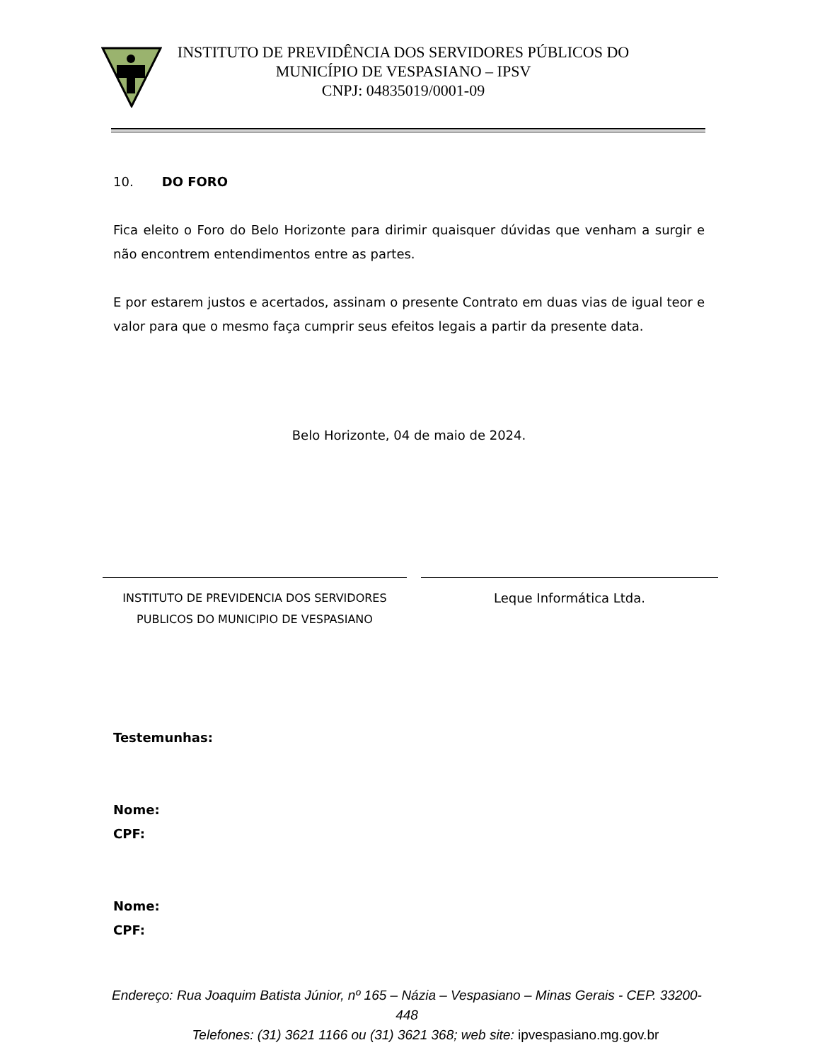INSTITUTO DE PREVIDÊNCIA DOS SERVIDORES PÚBLICOS DO
MUNICÍPIO DE VESPASIANO – IPSV
CNPJ: 04835019/0001-09
10. DO FORO
Fica eleito o Foro do Belo Horizonte para dirimir quaisquer dúvidas que venham a surgir e não encontrem entendimentos entre as partes.
E por estarem justos e acertados, assinam o presente Contrato em duas vias de igual teor e valor para que o mesmo faça cumprir seus efeitos legais a partir da presente data.
Belo Horizonte, 04 de maio de 2024.
INSTITUTO DE PREVIDENCIA DOS SERVIDORES
PUBLICOS DO MUNICIPIO DE VESPASIANO
Leque Informática Ltda.
Testemunhas:
Nome:
CPF:
Nome:
CPF:
Endereço: Rua Joaquim Batista Júnior, nº 165 – Názia – Vespasiano – Minas Gerais - CEP. 33200-448
Telefones: (31) 3621 1166 ou (31) 3621 368; web site: ipvespasiano.mg.gov.br